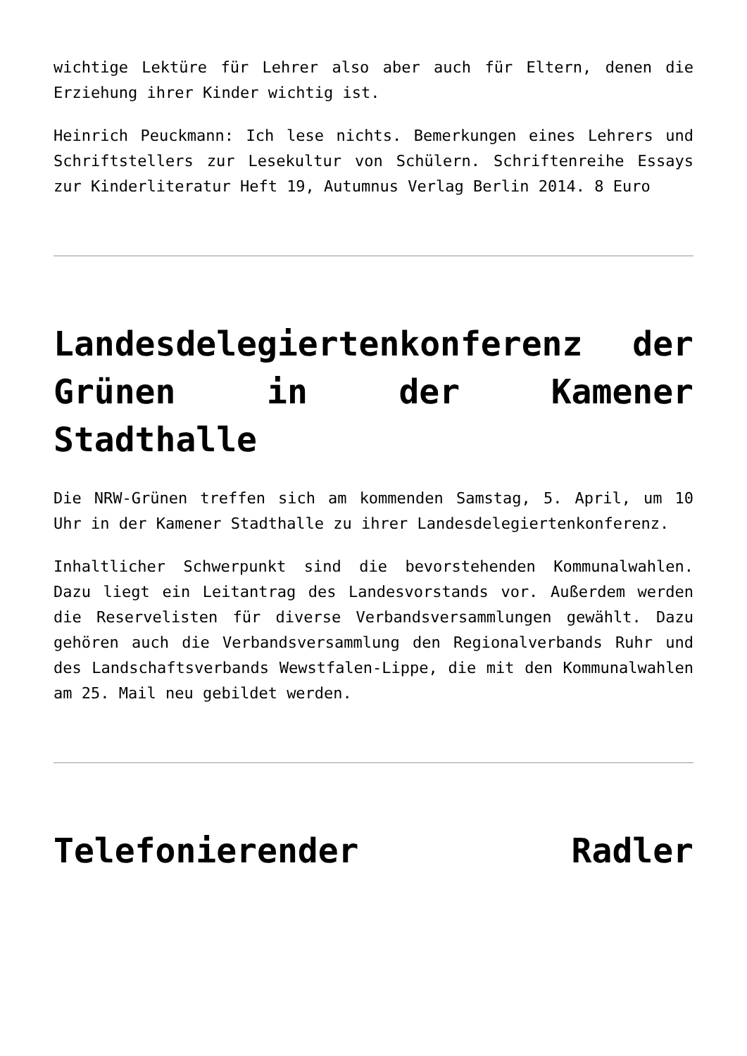wichtige Lektüre für Lehrer also aber auch für Eltern, denen die Erziehung ihrer Kinder wichtig ist.
Heinrich Peuckmann: Ich lese nichts. Bemerkungen eines Lehrers und Schriftstellers zur Lesekultur von Schülern. Schriftenreihe Essays zur Kinderliteratur Heft 19, Autumnus Verlag Berlin 2014. 8 Euro
Landesdelegiertenkonferenz der Grünen in der Kamener Stadthalle
Die NRW-Grünen treffen sich am kommenden Samstag, 5. April, um 10 Uhr in der Kamener Stadthalle zu ihrer Landesdelegiertenkonferenz.
Inhaltlicher Schwerpunkt sind die bevorstehenden Kommunalwahlen. Dazu liegt ein Leitantrag des Landesvorstands vor. Außerdem werden die Reservelisten für diverse Verbandsversammlungen gewählt. Dazu gehören auch die Verbandsversammlung den Regionalverbands Ruhr und des Landschaftsverbands Wewstfalen-Lippe, die mit den Kommunalwahlen am 25. Mail neu gebildet werden.
Telefonierender Radler